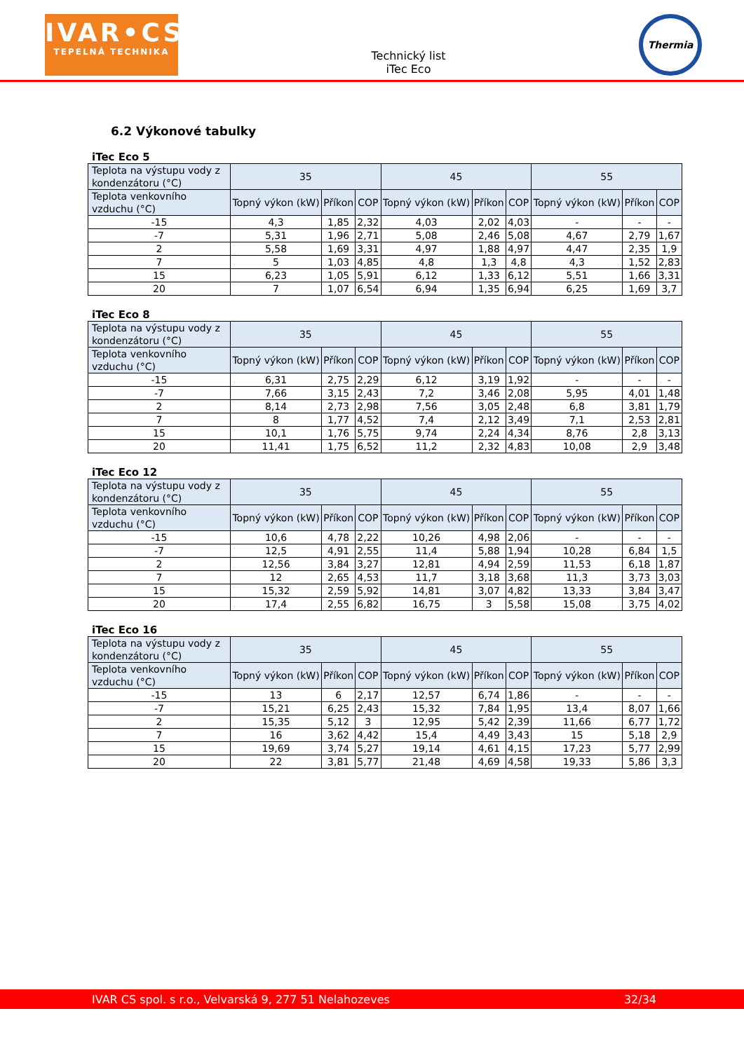IVAR•CS
TEPELNÁ TECHNIKA
Technický list
iTec Eco
Thermia
6.2 Výkonové tabulky
iTec Eco 5
| Teplota na výstupu vody z kondenzátoru (°C) | 35 | | | 45 | | | 55 | | |
| Teplota venkovního vzduchu (°C) | Topný výkon (kW) | Příkon | COP | Topný výkon (kW) | Příkon | COP | Topný výkon (kW) | Příkon | COP |
| -15 | 4,3 | 1,85 | 2,32 | 4,03 | 2,02 | 4,03 | - | - | - |
| -7 | 5,31 | 1,96 | 2,71 | 5,08 | 2,46 | 5,08 | 4,67 | 2,79 | 1,67 |
| 2 | 5,58 | 1,69 | 3,31 | 4,97 | 1,88 | 4,97 | 4,47 | 2,35 | 1,9 |
| 7 | 5 | 1,03 | 4,85 | 4,8 | 1,3 | 4,8 | 4,3 | 1,52 | 2,83 |
| 15 | 6,23 | 1,05 | 5,91 | 6,12 | 1,33 | 6,12 | 5,51 | 1,66 | 3,31 |
| 20 | 7 | 1,07 | 6,54 | 6,94 | 1,35 | 6,94 | 6,25 | 1,69 | 3,7 |
iTec Eco 8
| Teplota na výstupu vody z kondenzátoru (°C) | 35 | | | 45 | | | 55 | | |
| Teplota venkovního vzduchu (°C) | Topný výkon (kW) | Příkon | COP | Topný výkon (kW) | Příkon | COP | Topný výkon (kW) | Příkon | COP |
| -15 | 6,31 | 2,75 | 2,29 | 6,12 | 3,19 | 1,92 | - | - | - |
| -7 | 7,66 | 3,15 | 2,43 | 7,2 | 3,46 | 2,08 | 5,95 | 4,01 | 1,48 |
| 2 | 8,14 | 2,73 | 2,98 | 7,56 | 3,05 | 2,48 | 6,8 | 3,81 | 1,79 |
| 7 | 8 | 1,77 | 4,52 | 7,4 | 2,12 | 3,49 | 7,1 | 2,53 | 2,81 |
| 15 | 10,1 | 1,76 | 5,75 | 9,74 | 2,24 | 4,34 | 8,76 | 2,8 | 3,13 |
| 20 | 11,41 | 1,75 | 6,52 | 11,2 | 2,32 | 4,83 | 10,08 | 2,9 | 3,48 |
iTec Eco 12
| Teplota na výstupu vody z kondenzátoru (°C) | 35 | | | 45 | | | 55 | | |
| Teplota venkovního vzduchu (°C) | Topný výkon (kW) | Příkon | COP | Topný výkon (kW) | Příkon | COP | Topný výkon (kW) | Příkon | COP |
| -15 | 10,6 | 4,78 | 2,22 | 10,26 | 4,98 | 2,06 | - | - | - |
| -7 | 12,5 | 4,91 | 2,55 | 11,4 | 5,88 | 1,94 | 10,28 | 6,84 | 1,5 |
| 2 | 12,56 | 3,84 | 3,27 | 12,81 | 4,94 | 2,59 | 11,53 | 6,18 | 1,87 |
| 7 | 12 | 2,65 | 4,53 | 11,7 | 3,18 | 3,68 | 11,3 | 3,73 | 3,03 |
| 15 | 15,32 | 2,59 | 5,92 | 14,81 | 3,07 | 4,82 | 13,33 | 3,84 | 3,47 |
| 20 | 17,4 | 2,55 | 6,82 | 16,75 | 3 | 5,58 | 15,08 | 3,75 | 4,02 |
iTec Eco 16
| Teplota na výstupu vody z kondenzátoru (°C) | 35 | | | 45 | | | 55 | | |
| Teplota venkovního vzduchu (°C) | Topný výkon (kW) | Příkon | COP | Topný výkon (kW) | Příkon | COP | Topný výkon (kW) | Příkon | COP |
| -15 | 13 | 6 | 2,17 | 12,57 | 6,74 | 1,86 | - | - | - |
| -7 | 15,21 | 6,25 | 2,43 | 15,32 | 7,84 | 1,95 | 13,4 | 8,07 | 1,66 |
| 2 | 15,35 | 5,12 | 3 | 12,95 | 5,42 | 2,39 | 11,66 | 6,77 | 1,72 |
| 7 | 16 | 3,62 | 4,42 | 15,4 | 4,49 | 3,43 | 15 | 5,18 | 2,9 |
| 15 | 19,69 | 3,74 | 5,27 | 19,14 | 4,61 | 4,15 | 17,23 | 5,77 | 2,99 |
| 20 | 22 | 3,81 | 5,77 | 21,48 | 4,69 | 4,58 | 19,33 | 5,86 | 3,3 |
IVAR CS spol. s r.o., Velvarská 9, 277 51 Nelahozeves 32/34